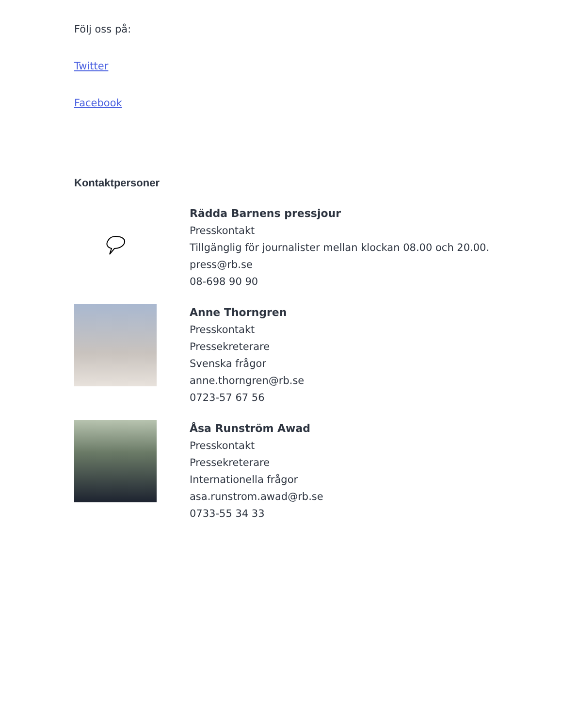Följ oss på:
Twitter
Facebook
Kontaktpersoner
Rädda Barnens pressjour
Presskontakt
Tillgänglig för journalister mellan klockan 08.00 och 20.00.
press@rb.se
08-698 90 90
Anne Thorngren
Presskontakt
Pressekreterare
Svenska frågor
anne.thorngren@rb.se
0723-57 67 56
Åsa Runström Awad
Presskontakt
Pressekreterare
Internationella frågor
asa.runstrom.awad@rb.se
0733-55 34 33